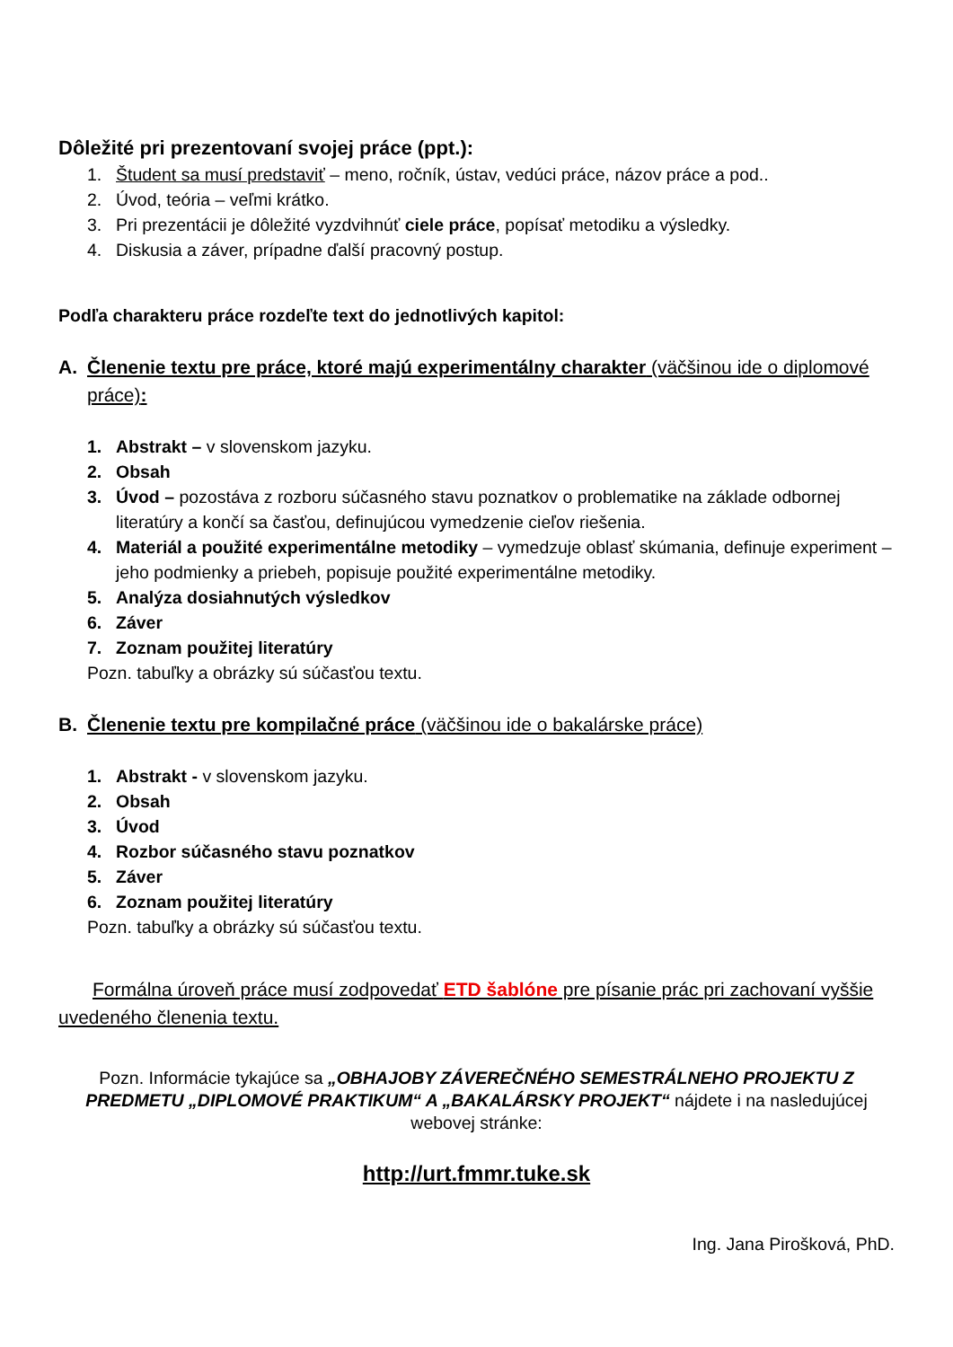Dôležité pri prezentovaní svojej práce (ppt.):
1. Študent sa musí predstaviť – meno, ročník, ústav, vedúci práce, názov práce a pod..
2. Úvod, teória – veľmi krátko.
3. Pri prezentácii je dôležité vyzdvihnúť ciele práce, popísať metodiku a výsledky.
4. Diskusia a záver, prípadne ďalší pracovný postup.
Podľa charakteru práce rozdeľte text do jednotlivých kapitol:
A. Členenie textu pre práce, ktoré majú experimentálny charakter (väčšinou ide o diplomové práce):
1. Abstrakt – v slovenskom jazyku.
2. Obsah
3. Úvod – pozostáva z rozboru súčasného stavu poznatkov o problematike na základe odbornej literatúry a končí sa časťou, definujúcou vymedzenie cieľov riešenia.
4. Materiál a použité experimentálne metodiky – vymedzuje oblasť skúmania, definuje experiment – jeho podmienky a priebeh, popisuje použité experimentálne metodiky.
5. Analýza dosiahnutých výsledkov
6. Záver
7. Zoznam použitej literatúry
Pozn. tabuľky a obrázky sú súčasťou textu.
B. Členenie textu pre kompilačné práce (väčšinou ide o bakalárske práce)
1. Abstrakt - v slovenskom jazyku.
2. Obsah
3. Úvod
4. Rozbor súčasného stavu poznatkov
5. Záver
6. Zoznam použitej literatúry
Pozn. tabuľky a obrázky sú súčasťou textu.
Formálna úroveň práce musí zodpovedať ETD šablóne pre písanie prác pri zachovaní vyššie uvedeného členenia textu.
Pozn. Informácie tykajúce sa „OBHAJOBY ZÁVEREČNÉHO SEMESTRÁLNEHO PROJEKTU Z PREDMETU „DIPLOMOVÉ PRAKTIKUM“ A „BAKALÁRSKY PROJEKT“ nájdete i na nasledujúcej webovej stránke:
http://urt.fmmr.tuke.sk
Ing. Jana Pirošková, PhD.